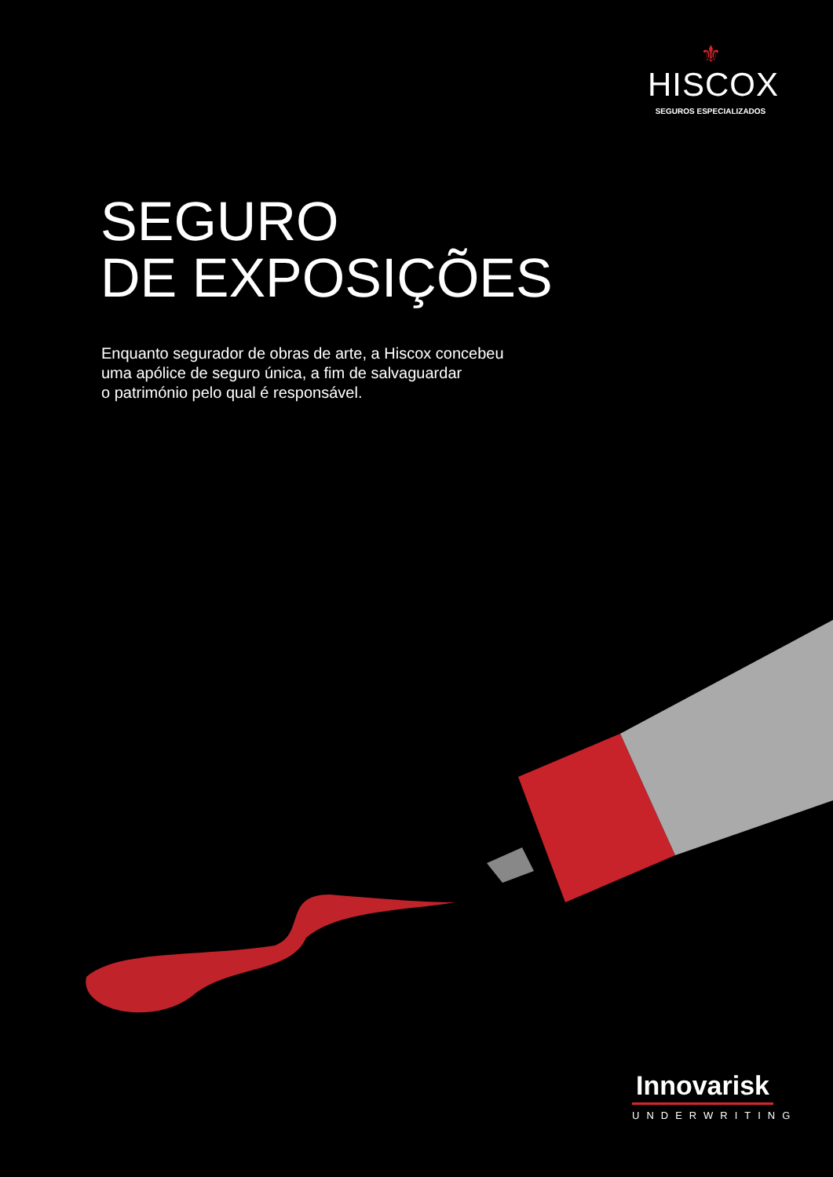⚜
HISCOX
SEGUROS ESPECIALIZADOS
SEGURO
DE EXPOSIÇÕES
Enquanto segurador de obras de arte, a Hiscox concebeu
uma apólice de seguro única, a fim de salvaguardar
o património pelo qual é responsável.
Innovarisk
UNDERWRITING